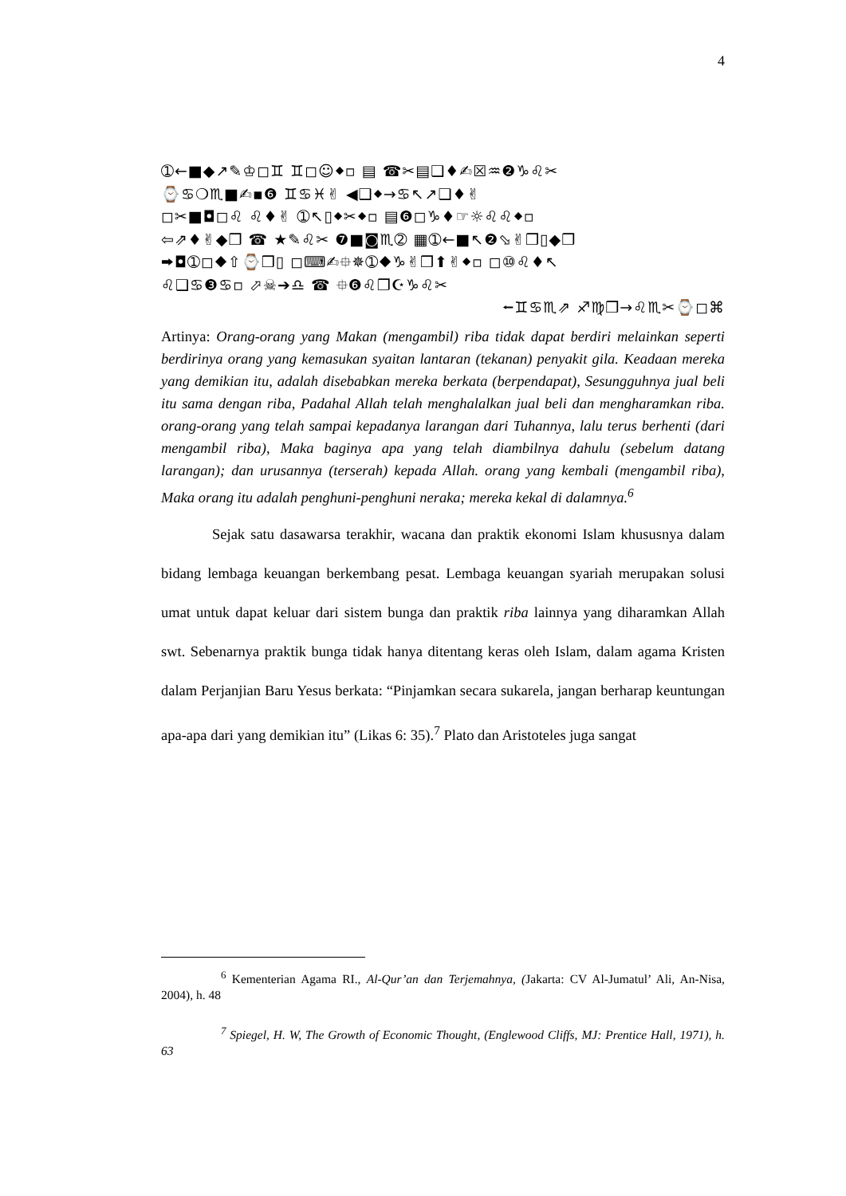4
➀←■◆↗✎♔◻♊ ♊◻☺⬥▫ ▤ ☎✂▤❑♦✍☒♒❷♑♌✂
⌚♋❍♏■✍▪❻ ♊♋♓✌ ◀❑⬥→♋↖↗❑♦✌
◻✂■◘◻♌ ♌♦✌ ➀↖▯⬥✂⬥▫ ▤❻◻♑♦☞☼♌♌⬥▫
⇦⇗♦✌◆❒ ☎ ★✎♌✂ ❼■◙♏➁ ▦➀←■↖❷⬂✌❒▯◆❒
⮕◘➀◻⬥⇧⌚❒▯ ◻⌨✍⯐✵➀⬥♑✌❒⬆✌⬥▫ ◻⑩♌♦↖
♌❑♋❸♋▫ ⬀☠➔♎ ☎ ⯐❻♌❐☪♑♌✂
⭠♊♋♏⇗ ♐♍❒→♌♏✂⌚◻⌘
Artinya: Orang-orang yang Makan (mengambil) riba tidak dapat berdiri melainkan seperti berdirinya orang yang kemasukan syaitan lantaran (tekanan) penyakit gila. Keadaan mereka yang demikian itu, adalah disebabkan mereka berkata (berpendapat), Sesungguhnya jual beli itu sama dengan riba, Padahal Allah telah menghalalkan jual beli dan mengharamkan riba. orang-orang yang telah sampai kepadanya larangan dari Tuhannya, lalu terus berhenti (dari mengambil riba), Maka baginya apa yang telah diambilnya dahulu (sebelum datang larangan); dan urusannya (terserah) kepada Allah. orang yang kembali (mengambil riba), Maka orang itu adalah penghuni-penghuni neraka; mereka kekal di dalamnya.<sup>6</sup>
Sejak satu dasawarsa terakhir, wacana dan praktik ekonomi Islam khususnya dalam bidang lembaga keuangan berkembang pesat. Lembaga keuangan syariah merupakan solusi umat untuk dapat keluar dari sistem bunga dan praktik riba lainnya yang diharamkan Allah swt. Sebenarnya praktik bunga tidak hanya ditentang keras oleh Islam, dalam agama Kristen dalam Perjanjian Baru Yesus berkata: “Pinjamkan secara sukarela, jangan berharap keuntungan apa-apa dari yang demikian itu” (Likas 6: 35).<sup>7</sup> Plato dan Aristoteles juga sangat
<sup>6</sup> Kementerian Agama RI., Al-Qur’an dan Terjemahnya, (Jakarta: CV Al-Jumatul’ Ali, An-Nisa, 2004), h. 48
<sup>7</sup> Spiegel, H. W, The Growth of Economic Thought, (Englewood Cliffs, MJ: Prentice Hall, 1971), h. 63